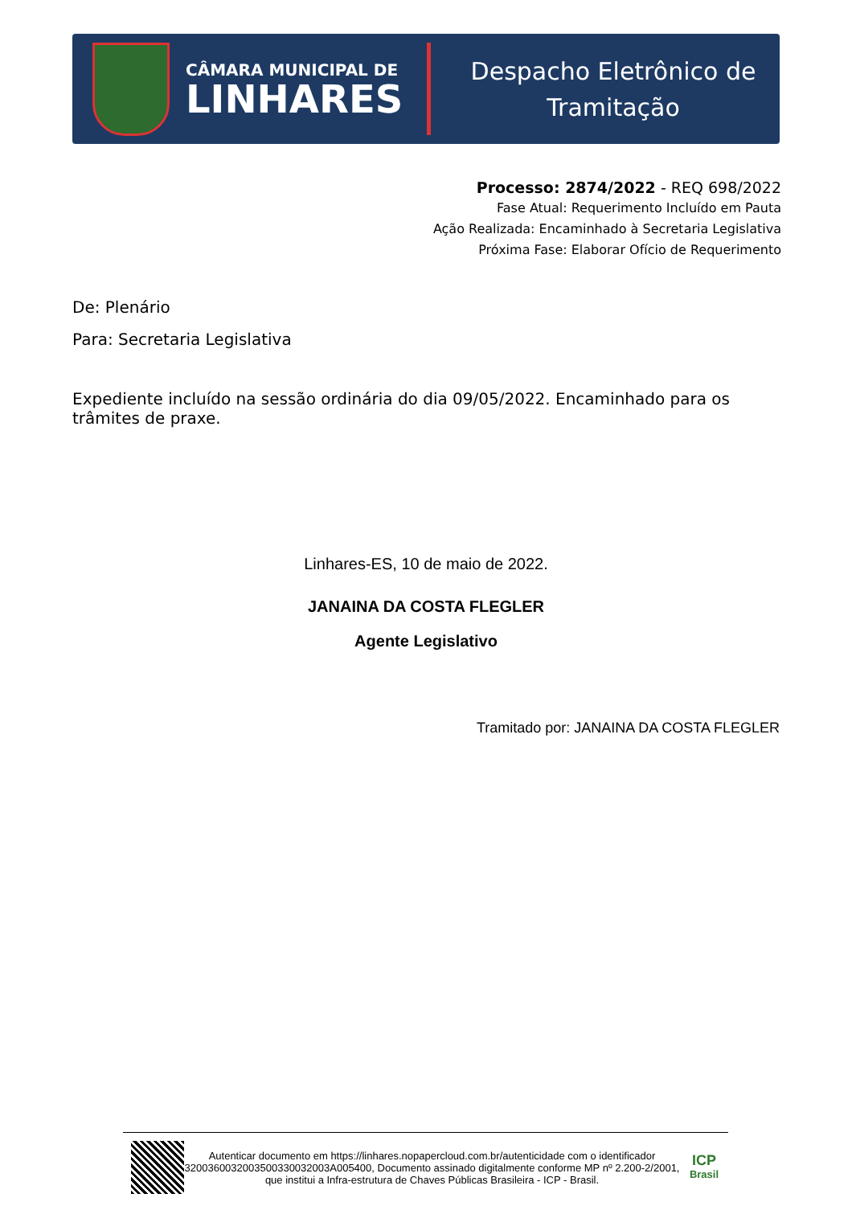CÂMARA MUNICIPAL DE
LINHARES
Despacho Eletrônico de
Tramitação
Processo: 2874/2022 - REQ 698/2022
Fase Atual: Requerimento Incluído em Pauta
Ação Realizada: Encaminhado à Secretaria Legislativa
Próxima Fase: Elaborar Ofício de Requerimento
De: Plenário
Para: Secretaria Legislativa
Expediente incluído na sessão ordinária do dia 09/05/2022. Encaminhado para os trâmites de praxe.
Linhares-ES, 10 de maio de 2022.
JANAINA DA COSTA FLEGLER
Agente Legislativo
Tramitado por: JANAINA DA COSTA FLEGLER
Autenticar documento em https://linhares.nopapercloud.com.br/autenticidade com o identificador 3200360032003500330032003A005400, Documento assinado digitalmente conforme MP nº 2.200-2/2001, que institui a Infra-estrutura de Chaves Públicas Brasileira - ICP - Brasil.
ICP
Brasil